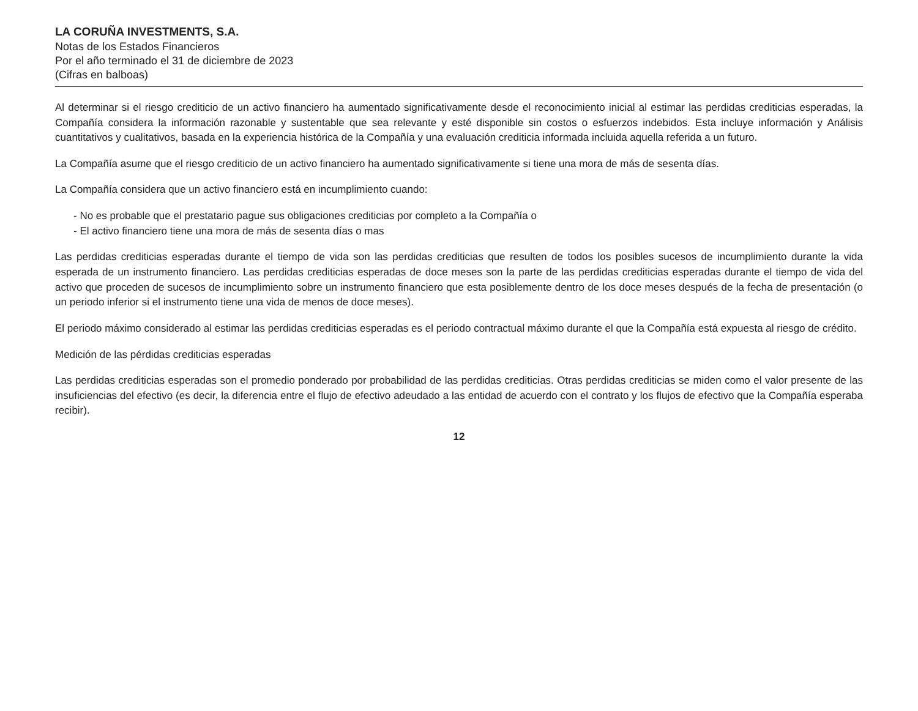LA CORUÑA INVESTMENTS, S.A.
Notas de los Estados Financieros
Por el año terminado el 31 de diciembre de 2023
(Cifras en balboas)
Al determinar si el riesgo crediticio de un activo financiero ha aumentado significativamente desde el reconocimiento inicial al estimar las perdidas crediticias esperadas, la Compañía considera la información razonable y sustentable que sea relevante y esté disponible sin costos o esfuerzos indebidos. Esta incluye información y Análisis cuantitativos y cualitativos, basada en la experiencia histórica de la Compañía y una evaluación crediticia informada incluida aquella referida a un futuro.
La Compañía asume que el riesgo crediticio de un activo financiero ha aumentado significativamente si tiene una mora de más de sesenta días.
La Compañía considera que un activo financiero está en incumplimiento cuando:
- No es probable que el prestatario pague sus obligaciones crediticias por completo a la Compañía o
- El activo financiero tiene una mora de más de sesenta días o mas
Las perdidas crediticias esperadas durante el tiempo de vida son las perdidas crediticias que resulten de todos los posibles sucesos de incumplimiento durante la vida esperada de un instrumento financiero. Las perdidas crediticias esperadas de doce meses son la parte de las perdidas crediticias esperadas durante el tiempo de vida del activo que proceden de sucesos de incumplimiento sobre un instrumento financiero que esta posiblemente dentro de los doce meses después de la fecha de presentación (o un periodo inferior si el instrumento tiene una vida de menos de doce meses).
El periodo máximo considerado al estimar las perdidas crediticias esperadas es el periodo contractual máximo durante el que la Compañía está expuesta al riesgo de crédito.
Medición de las pérdidas crediticias esperadas
Las perdidas crediticias esperadas son el promedio ponderado por probabilidad de las perdidas crediticias. Otras perdidas crediticias se miden como el valor presente de las insuficiencias del efectivo (es decir, la diferencia entre el flujo de efectivo adeudado a las entidad de acuerdo con el contrato y los flujos de efectivo que la Compañía esperaba recibir).
12